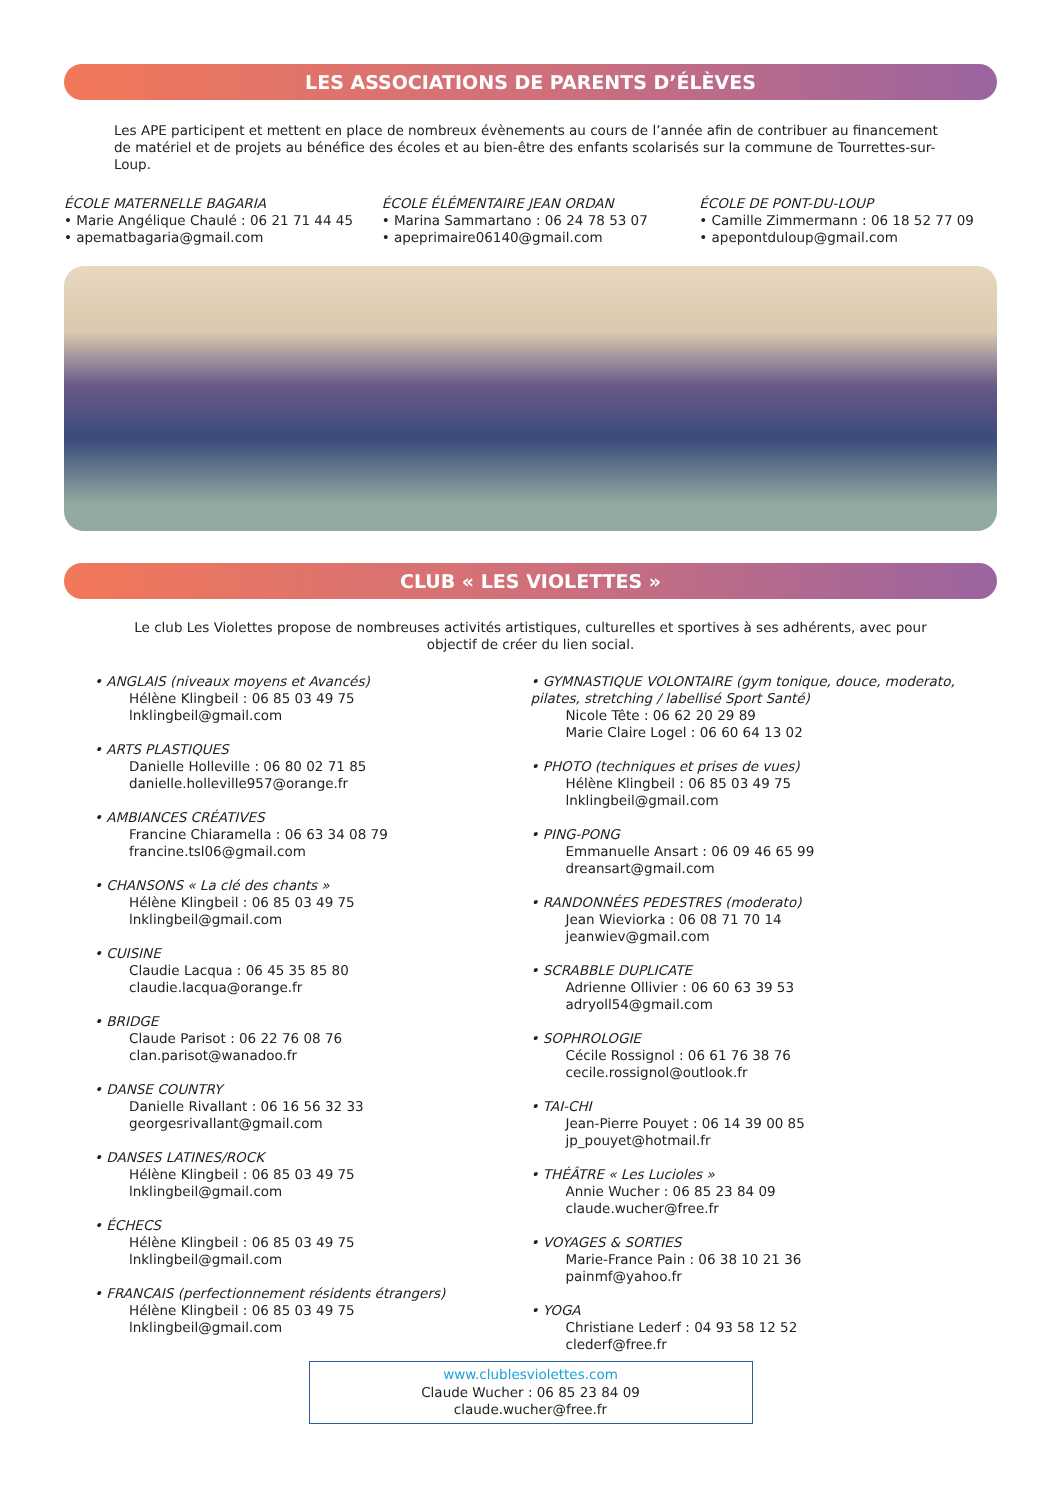LES ASSOCIATIONS DE PARENTS D’ÉLÈVES
Les APE participent et mettent en place de nombreux évènements au cours de l’année afin de contribuer au financement de matériel et de projets au bénéfice des écoles et au bien-être des enfants scolarisés sur la commune de Tourrettes-sur-Loup.
ÉCOLE MATERNELLE BAGARIA
• Marie Angélique Chaulé : 06 21 71 44 45
• apematbagaria@gmail.com
ÉCOLE ÉLÉMENTAIRE JEAN ORDAN
• Marina Sammartano : 06 24 78 53 07
• apeprimaire06140@gmail.com
ÉCOLE DE PONT-DU-LOUP
• Camille Zimmermann : 06 18 52 77 09
• apepontduloup@gmail.com
CLUB « LES VIOLETTES »
Le club Les Violettes propose de nombreuses activités artistiques, culturelles et sportives à ses adhérents, avec pour
objectif de créer du lien social.
• ANGLAIS (niveaux moyens et Avancés)
Hélène Klingbeil : 06 85 03 49 75
lnklingbeil@gmail.com
• ARTS PLASTIQUES
Danielle Holleville : 06 80 02 71 85
danielle.holleville957@orange.fr
• AMBIANCES CRÉATIVES
Francine Chiaramella : 06 63 34 08 79
francine.tsl06@gmail.com
• CHANSONS « La clé des chants »
Hélène Klingbeil : 06 85 03 49 75
lnklingbeil@gmail.com
• CUISINE
Claudie Lacqua : 06 45 35 85 80
claudie.lacqua@orange.fr
• BRIDGE
Claude Parisot : 06 22 76 08 76
clan.parisot@wanadoo.fr
• DANSE COUNTRY
Danielle Rivallant : 06 16 56 32 33
georgesrivallant@gmail.com
• DANSES LATINES/ROCK
Hélène Klingbeil : 06 85 03 49 75
lnklingbeil@gmail.com
• ÉCHECS
Hélène Klingbeil : 06 85 03 49 75
lnklingbeil@gmail.com
• FRANCAIS (perfectionnement résidents étrangers)
Hélène Klingbeil : 06 85 03 49 75
lnklingbeil@gmail.com
• GYMNASTIQUE VOLONTAIRE (gym tonique, douce, moderato, pilates, stretching / labellisé Sport Santé)
Nicole Tête : 06 62 20 29 89
Marie Claire Logel : 06 60 64 13 02
• PHOTO (techniques et prises de vues)
Hélène Klingbeil : 06 85 03 49 75
lnklingbeil@gmail.com
• PING-PONG
Emmanuelle Ansart : 06 09 46 65 99
dreansart@gmail.com
• RANDONNÉES PEDESTRES (moderato)
Jean Wieviorka : 06 08 71 70 14
jeanwiev@gmail.com
• SCRABBLE DUPLICATE
Adrienne Ollivier : 06 60 63 39 53
adryoll54@gmail.com
• SOPHROLOGIE
Cécile Rossignol : 06 61 76 38 76
cecile.rossignol@outlook.fr
• TAI-CHI
Jean-Pierre Pouyet : 06 14 39 00 85
jp_pouyet@hotmail.fr
• THÉÂTRE « Les Lucioles »
Annie Wucher : 06 85 23 84 09
claude.wucher@free.fr
• VOYAGES & SORTIES
Marie-France Pain : 06 38 10 21 36
painmf@yahoo.fr
• YOGA
Christiane Lederf : 04 93 58 12 52
clederf@free.fr
www.clublesviolettes.com
Claude Wucher : 06 85 23 84 09
claude.wucher@free.fr